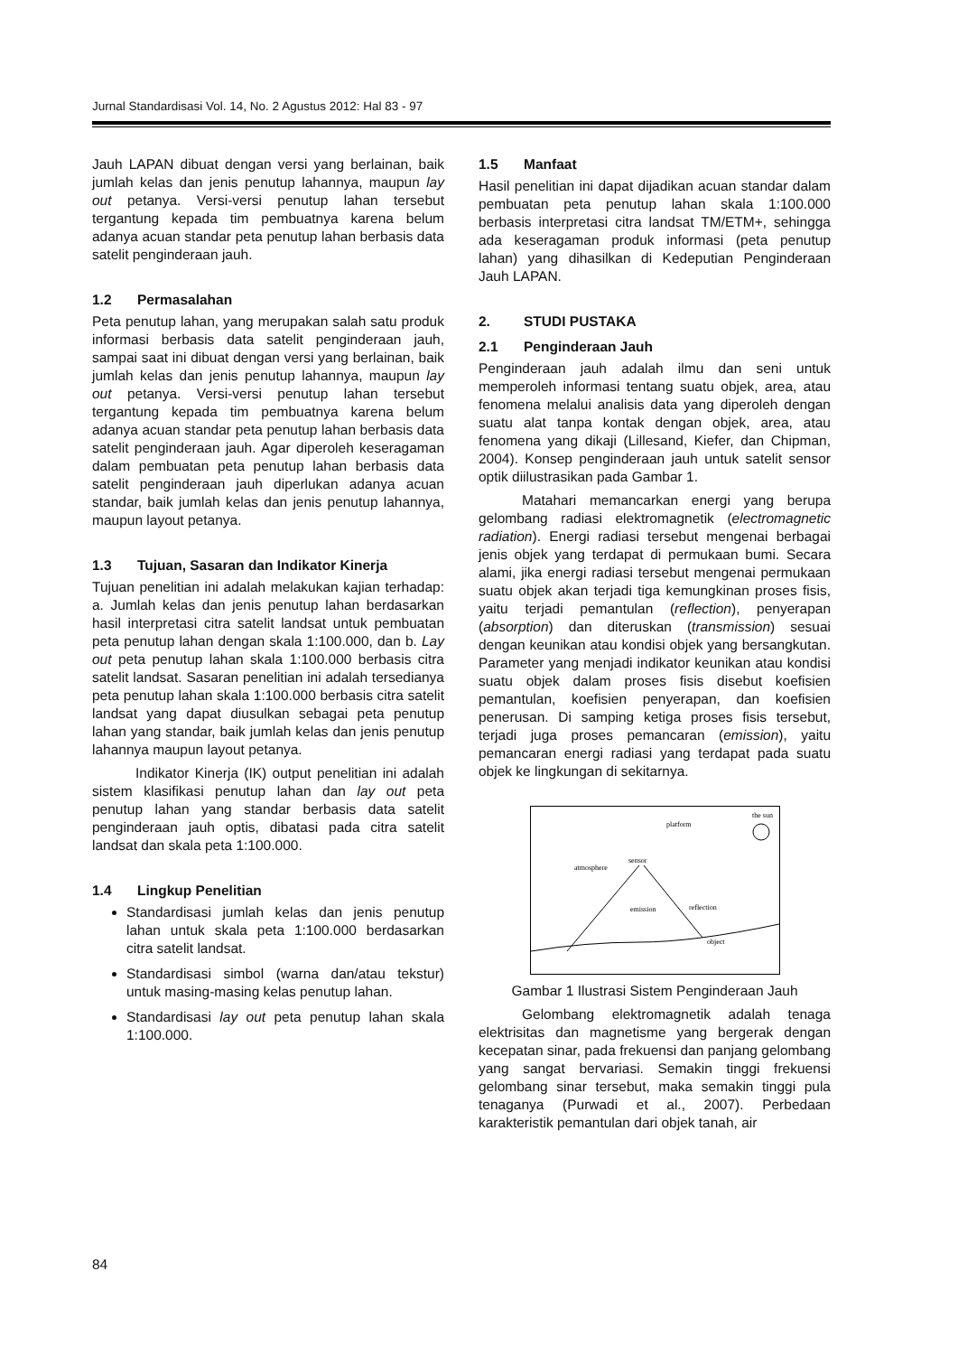Jurnal Standardisasi Vol. 14, No. 2 Agustus 2012: Hal 83 - 97
Jauh LAPAN dibuat dengan versi yang berlainan, baik jumlah kelas dan jenis penutup lahannya, maupun lay out petanya. Versi-versi penutup lahan tersebut tergantung kepada tim pembuatnya karena belum adanya acuan standar peta penutup lahan berbasis data satelit penginderaan jauh.
1.2 Permasalahan
Peta penutup lahan, yang merupakan salah satu produk informasi berbasis data satelit penginderaan jauh, sampai saat ini dibuat dengan versi yang berlainan, baik jumlah kelas dan jenis penutup lahannya, maupun lay out petanya. Versi-versi penutup lahan tersebut tergantung kepada tim pembuatnya karena belum adanya acuan standar peta penutup lahan berbasis data satelit penginderaan jauh. Agar diperoleh keseragaman dalam pembuatan peta penutup lahan berbasis data satelit penginderaan jauh diperlukan adanya acuan standar, baik jumlah kelas dan jenis penutup lahannya, maupun layout petanya.
1.3 Tujuan, Sasaran dan Indikator Kinerja
Tujuan penelitian ini adalah melakukan kajian terhadap: a. Jumlah kelas dan jenis penutup lahan berdasarkan hasil interpretasi citra satelit landsat untuk pembuatan peta penutup lahan dengan skala 1:100.000, dan b. Lay out peta penutup lahan skala 1:100.000 berbasis citra satelit landsat. Sasaran penelitian ini adalah tersedianya peta penutup lahan skala 1:100.000 berbasis citra satelit landsat yang dapat diusulkan sebagai peta penutup lahan yang standar, baik jumlah kelas dan jenis penutup lahannya maupun layout petanya.
Indikator Kinerja (IK) output penelitian ini adalah sistem klasifikasi penutup lahan dan lay out peta penutup lahan yang standar berbasis data satelit penginderaan jauh optis, dibatasi pada citra satelit landsat dan skala peta 1:100.000.
1.4 Lingkup Penelitian
Standardisasi jumlah kelas dan jenis penutup lahan untuk skala peta 1:100.000 berdasarkan citra satelit landsat.
Standardisasi simbol (warna dan/atau tekstur) untuk masing-masing kelas penutup lahan.
Standardisasi lay out peta penutup lahan skala 1:100.000.
1.5 Manfaat
Hasil penelitian ini dapat dijadikan acuan standar dalam pembuatan peta penutup lahan skala 1:100.000 berbasis interpretasi citra landsat TM/ETM+, sehingga ada keseragaman produk informasi (peta penutup lahan) yang dihasilkan di Kedeputian Penginderaan Jauh LAPAN.
2. STUDI PUSTAKA
2.1 Penginderaan Jauh
Penginderaan jauh adalah ilmu dan seni untuk memperoleh informasi tentang suatu objek, area, atau fenomena melalui analisis data yang diperoleh dengan suatu alat tanpa kontak dengan objek, area, atau fenomena yang dikaji (Lillesand, Kiefer, dan Chipman, 2004). Konsep penginderaan jauh untuk satelit sensor optik diilustrasikan pada Gambar 1.
Matahari memancarkan energi yang berupa gelombang radiasi elektromagnetik (electromagnetic radiation). Energi radiasi tersebut mengenai berbagai jenis objek yang terdapat di permukaan bumi. Secara alami, jika energi radiasi tersebut mengenai permukaan suatu objek akan terjadi tiga kemungkinan proses fisis, yaitu terjadi pemantulan (reflection), penyerapan (absorption) dan diteruskan (transmission) sesuai dengan keunikan atau kondisi objek yang bersangkutan. Parameter yang menjadi indikator keunikan atau kondisi suatu objek dalam proses fisis disebut koefisien pemantulan, koefisien penyerapan, dan koefisien penerusan. Di samping ketiga proses fisis tersebut, terjadi juga proses pemancaran (emission), yaitu pemancaran energi radiasi yang terdapat pada suatu objek ke lingkungan di sekitarnya.
the sun
platform
sensor
atmosphere
emission
reflection
object
Gambar 1 Ilustrasi Sistem Penginderaan Jauh
Gelombang elektromagnetik adalah tenaga elektrisitas dan magnetisme yang bergerak dengan kecepatan sinar, pada frekuensi dan panjang gelombang yang sangat bervariasi. Semakin tinggi frekuensi gelombang sinar tersebut, maka semakin tinggi pula tenaganya (Purwadi et al., 2007). Perbedaan karakteristik pemantulan dari objek tanah, air
84